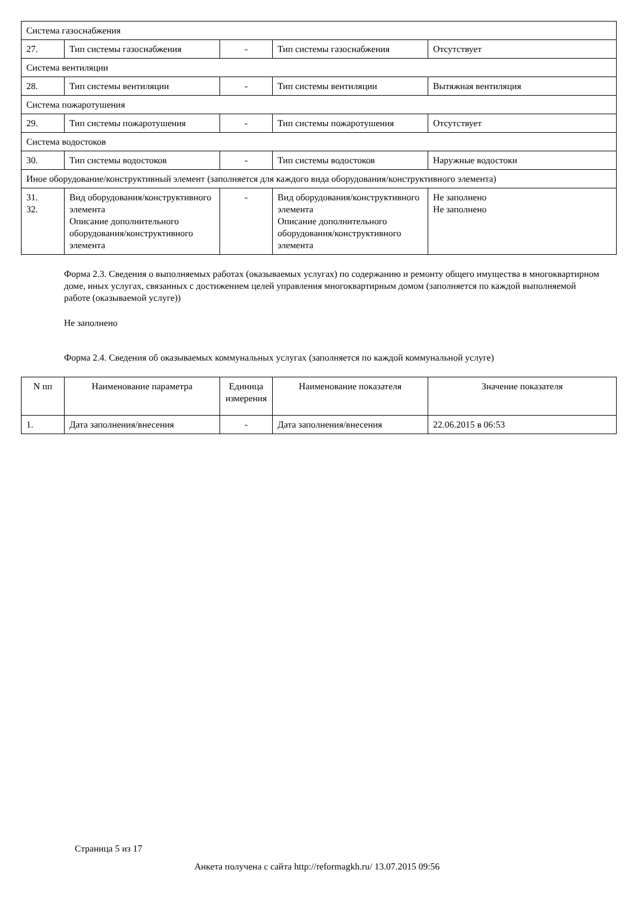| Система газоснабжения | | | | |
| 27. | Тип системы газоснабжения | - | Тип системы газоснабжения | Отсутствует |
| Система вентиляции | | | | |
| 28. | Тип системы вентиляции | - | Тип системы вентиляции | Вытяжная вентиляция |
| Система пожаротушения | | | | |
| 29. | Тип системы пожаротушения | - | Тип системы пожаротушения | Отсутствует |
| Система водостоков | | | | |
| 30. | Тип системы водостоков | - | Тип системы водостоков | Наружные водостоки |
| Иное оборудование/конструктивный элемент (заполняется для каждого вида оборудования/конструктивного элемента) | | | | |
| 31. 32. | Вид оборудования/конструктивного элемента Описание дополнительного оборудования/конструктивного элемента | - | Вид оборудования/конструктивного элемента Описание дополнительного оборудования/конструктивного элемента | Не заполнено Не заполнено |
Форма 2.3. Сведения о выполняемых работах (оказываемых услугах) по содержанию и ремонту общего имущества в многоквартирном доме, иных услугах, связанных с достижением целей управления многоквартирным домом (заполняется по каждой выполняемой работе (оказываемой услуге))
Не заполнено
Форма 2.4. Сведения об оказываемых коммунальных услугах (заполняется по каждой коммунальной услуге)
| N пп | Наименование параметра | Единица измерения | Наименование показателя | Значение показателя |
| --- | --- | --- | --- | --- |
| 1. | Дата заполнения/внесения | - | Дата заполнения/внесения | 22.06.2015 в 06:53 |
Страница 5 из 17
Анкета получена с сайта http://reformagkh.ru/ 13.07.2015 09:56